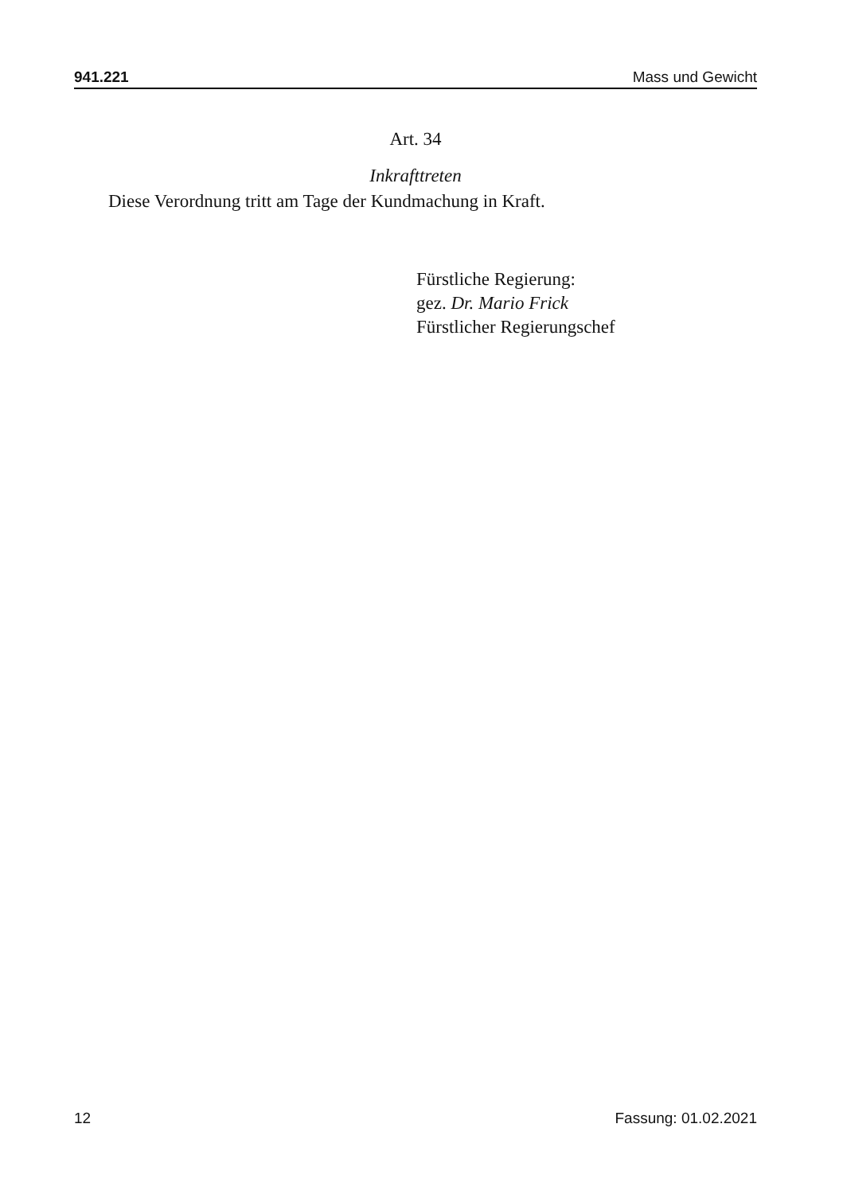941.221 Mass und Gewicht
Art. 34
Inkrafttreten
Diese Verordnung tritt am Tage der Kundmachung in Kraft.
Fürstliche Regierung:
gez. Dr. Mario Frick
Fürstlicher Regierungschef
12 Fassung: 01.02.2021